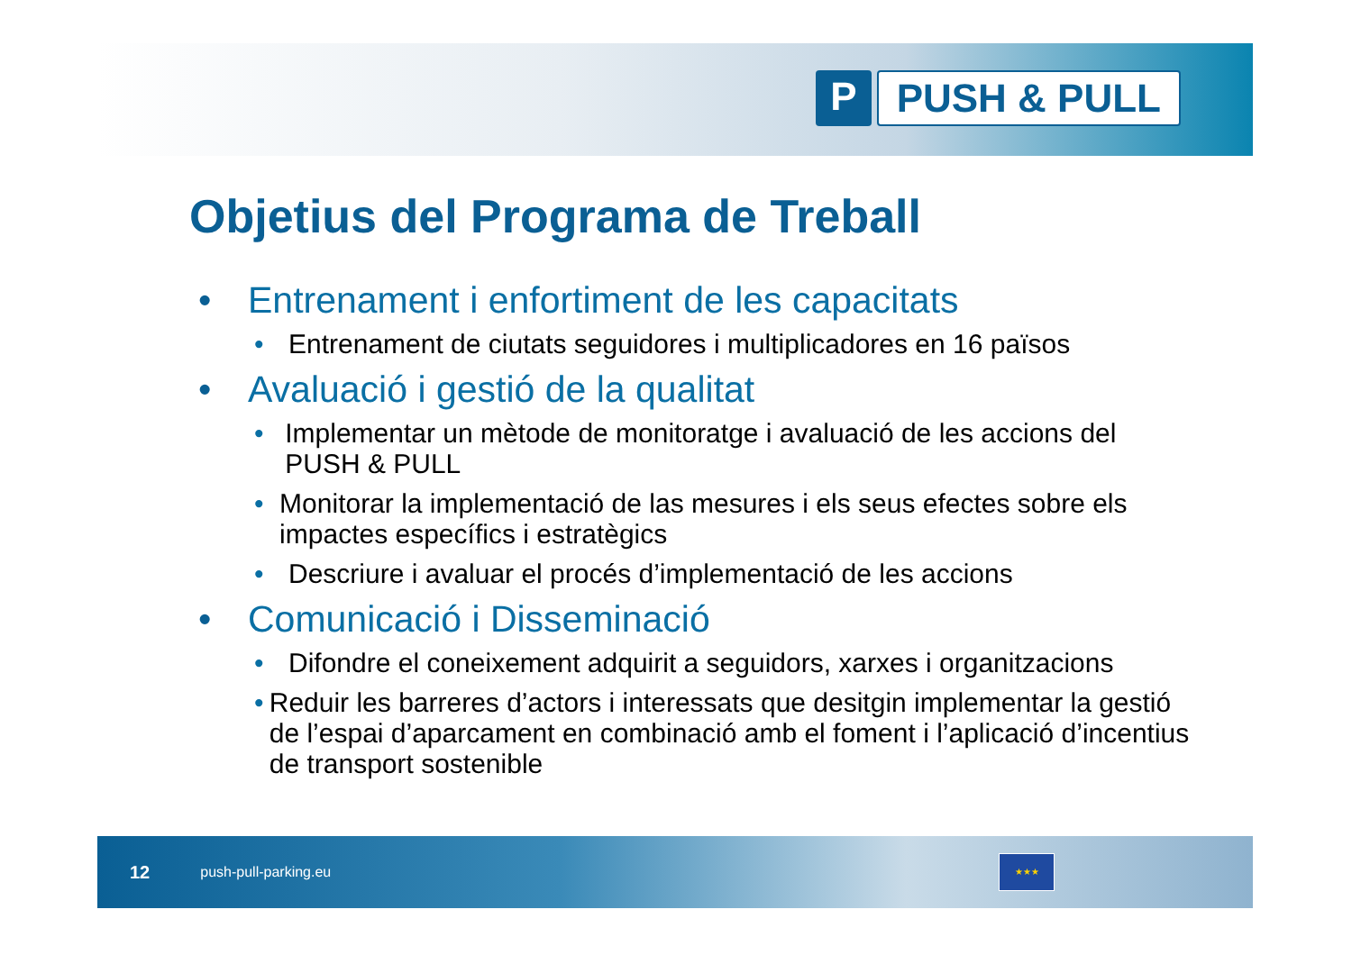P PUSH & PULL
Objetius del Programa de Treball
• Entrenament i enfortiment de les capacitats
• Entrenament de ciutats seguidores i multiplicadores en 16 països
• Avaluació i gestió de la qualitat
• Implementar un mètode de monitoratge i avaluació de les accions del PUSH & PULL
• Monitorar la implementació de las mesures i els seus efectes sobre els impactes específics i estratègics
• Descriure i avaluar el procés d’implementació de les accions
• Comunicació i Disseminació
• Difondre el coneixement adquirit a seguidors, xarxes i organitzacions
• Reduir les barreres d’actors i interessats que desitgin implementar la gestió de l’espai d’aparcament en combinació amb el foment i l’aplicació d’incentius de transport sostenible
12 push-pull-parking.eu ★★★